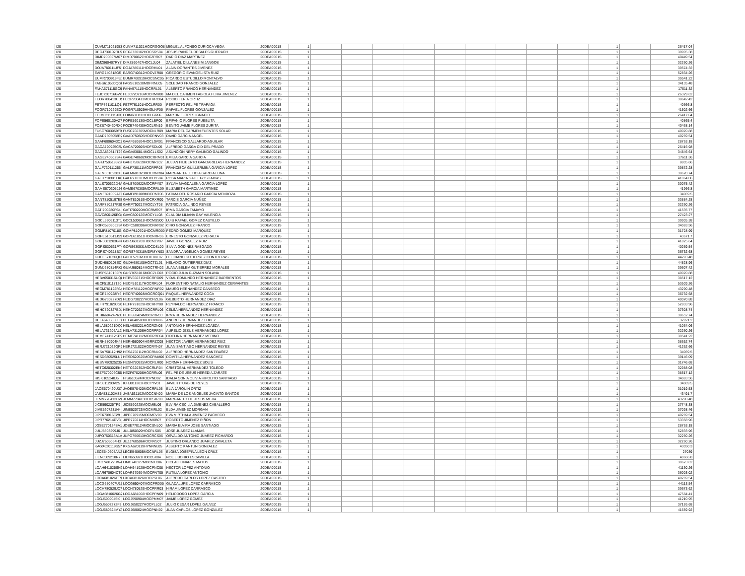| I20 | CUVM711021953 | CUVM711021HOCRGGO8 | MIGUEL ALFONSO CURIOCA VEGA | 20DEA0001S | 1 | | | | | | | | | | 1 | | 26417.04 |
| I20 | DEGJ730102RL5 | DEGJ730102HOCSRS04 | JESUS RANGEL DESALES GUERACH | 20DEA0001S | 1 | | | | | | | | | | 1 | | 39905.38 |
| I20 | DIMD700627M67 | DIMD700627HOCZRR07 | DARIO DIAZ MARTINEZ | 20DEA0001S | 1 | | | | | | | | | | 1 | | 40449.54 |
| I20 | DIMZ860407RY7 | DIMZ860407HOCLJL04 | ZALATIEL DILLANES MIJANGOS | 20DEA0001S | 1 | | | | | | | | | | 1 | | 32260.26 |
| I20 | DOJA780111JF5 | DOJA780111HOCRML01 | ALAIN DORANTES JIMENEZ | 20DEA0001S | 1 | | | | | | | | | | 1 | | 39574.32 |
| I20 | EARG740312GR1 | EARG740312HOCVZR08 | GREGORIO EVANGELISTA RUIZ | 20DEA0001S | 1 | | | | | | | | | | 1 | | 52834.26 |
| I20 | EUMR700919FU1 | EUMR700919HOCSNC05 | RICARDO ESTUDILLO MONTALVO | 20DEA0001S | 1 | | | | | | | | | | 1 | | 39541.22 |
| I20 | FAGS610530QG0 | FAGS610530MDFRNL05 | SOLEDAD FRANCO GONZALEZ | 20DEA0001S | 1 | | | | | | | | | | 1 | | 34135.48 |
| I20 | FAHA571115GC9 | FAHA571115HOCRRL01 | ALBERTO FRANCO HERNANDEZ | 20DEA0001S | 1 | | | | | | | | | | 1 | | 17611.32 |
| I20 | FEJC720716GW1 | FEJC720716MOCRMR08 | MA DEL CARMEN FABIOLA FERIA JIMENEZ | 20DEA0001S | 1 | | | | | | | | | | 1 | | 26329.62 |
| I20 | FEOR780413UD5 | FEOR780413MDFRRC04 | ROCIO FERIA ORTIZ | 20DEA0001S | 1 | | | | | | | | | | 1 | | 38642.42 |
| I20 | FETP761101LQ1 | FETP761101HOCLRR00 | PERFECTO FELIPE TRAPAGA | 20DEA0001S | 1 | | | | | | | | | | 1 | | 40666.8 |
| I20 | FOGR710929EC0 | FOGR710929HHGLNF05 | RAFAEL FLORES GONZALEZ | 20DEA0001S | 1 | | | | | | | | | | 1 | | 41502.66 |
| I20 | FOIM631111SX9 | FOIM631111HOCLGR06 | MARTIN FLORES IGNACIO | 20DEA0001S | 1 | | | | | | | | | | 1 | | 26417.04 |
| I20 | FOPE560130AZ7 | FOPE560130HOCLBP00 | EPIFANIO FLORES PUEBLITA | 20DEA0001S | 1 | | | | | | | | | | 1 | | 40865.4 |
| I20 | FOZB740430RX0 | FOZB740430HOCLRN19 | BENITO JAIME FLORES ZURITA | 20DEA0001S | 1 | | | | | | | | | | 1 | | 40468.14 |
| I20 | FUSC7603059F9 | FUSC760305MOCNLR09 | MARIA DEL CARMEN FUENTES SOLAR | 20DEA0001S | 1 | | | | | | | | | | 1 | | 40070.88 |
| I20 | GAAD7505058R2 | GAAD750505HOCRNV03 | DAVID GARCIA ANGEL | 20DEA0001S | 1 | | | | | | | | | | 1 | | 40269.54 |
| I20 | GAAF6806043C1 | GAAF680604HOCLGR01 | FRANCISCO GALLARDO AGUILAR | 20DEA0001S | 1 | | | | | | | | | | 1 | | 28763.18 |
| I20 | GACA720925CRA | GACA720925HDFSDL05 | ALFREDO GASGA CID DEL PRADO | 20DEA0001S | 1 | | | | | | | | | | 1 | | 26416.98 |
| I20 | GAGA830814T26 | GAGA830814MOCLLS02 | ASUNCION NERY GALINDO GALINDO | 20DEA0001S | 1 | | | | | | | | | | 1 | | 34846.64 |
| I20 | GAGE740602S42 | GAGE740602MOCRRM01 | EMILIA GARCIA GARCIA | 20DEA0001S | 1 | | | | | | | | | | 1 | | 17611.36 |
| I20 | GAHJ7506198Z9 | GAHJ750619HOCNRL02 | JULIAN FILIBERTO GANDARILLAS HERNANDEZ | 20DEA0001S | 1 | | | | | | | | | | 1 | | 8805.66 |
| I20 | GALF730111255 | GALF730111MOCRPR03 | FRANCISCA GUILLERMINA GARCIA LOPEZ | 20DEA0001S | 1 | | | | | | | | | | 1 | | 39872.28 |
| I20 | GALM6010238X3 | GALM601023MOCRNR04 | MARGARITA LETICIA GARCIA LUNA | 20DEA0001S | 1 | | | | | | | | | | 1 | | 38620.74 |
| I20 | GALR710301FK6 | GALR710301MOCLBS04 | ROSA MARIA GALLEGOS LABIAS | 20DEA0001S | 1 | | | | | | | | | | 1 | | 41064.06 |
| I20 | GALS700622D4A | GALS700622MOCRPY07 | SYLVIA MAGDALENA GARCIA LOPEZ | 20DEA0001S | 1 | | | | | | | | | | 1 | | 30075.42 |
| I20 | GAME670305JJ4 | GAME670305MOCRRL09 | ELIZABETH GARCIA MARTINEZ | 20DEA0001S | 1 | | | | | | | | | | 1 | | 41966.8 |
| I20 | GAMF891009AE3 | GAMF891009MBCRNT06 | FATIMA DEL ROSARIO GARCIA MENDOZA | 20DEA0001S | 1 | | | | | | | | | | 1 | | 34069.5 |
| I20 | GANT8105197E8 | GANT810519HOCRXR00 | TARCIS GARCIA NUÑEZ | 20DEA0001S | 1 | | | | | | | | | | 1 | | 33884.28 |
| I20 | GARP750217RB5 | GARP750217MOCLYT08 | PATRICIA GALINDO REYES | 20DEA0001S | 1 | | | | | | | | | | 1 | | 32260.26 |
| I20 | GATI700220R64 | GATI700220MOCRMR07 | IRMA GARCIA TAMAYO | 20DEA0001S | 1 | | | | | | | | | | 1 | | 41535.77 |
| I20 | GAVC800126EG4 | GAVC800126MOCYLL08 | CLAUDIA LILIANA GAY VALENCIA | 20DEA0001S | 1 | | | | | | | | | | 1 | | 27423.27 |
| I20 | GOCL5306113T1 | GOCL530611HOCMSS00 | LUIS RAFAEL GOMEZ CASTILLO | 20DEA0001S | 1 | | | | | | | | | | 1 | | 39905.38 |
| I20 | GOFC5803062S4 | GOFC580306HOCNRR02 | CIRO GONZALEZ FRANCO | 20DEA0001S | 1 | | | | | | | | | | 1 | | 34083.56 |
| I20 | GOMP8107018G7 | GOMP810701HOCMRD00 | PEDRO GOMEZ MARQUEZ | 20DEA0001S | 1 | | | | | | | | | | 1 | | 31728.99 |
| I20 | GOPE610511JS9 | GOPE610511HOCNRR06 | ERNESTO GONZALEZ PERALTA | 20DEA0001S | 1 | | | | | | | | | | 1 | | 43671.7 |
| I20 | GORJ681203GH6 | GORJ681203HOCNZV07 | JAVIER GONZALEZ RUIZ | 20DEA0001S | 1 | | | | | | | | | | 1 | | 41825.64 |
| I20 | GORS630531PT4 | GORS630531MOCDSL00 | SILVIA GODINEZ RASGADO | 20DEA0001S | 1 | | | | | | | | | | 1 | | 40269.54 |
| I20 | GORS740318BX7 | GORS740318MDFMYN03 | SANDRA ANGELICA GOMEZ REYES | 20DEA0001S | 1 | | | | | | | | | | 1 | | 36732.68 |
| I20 | GUCF571020QL8 | GUCF571020HOCTNL07 | FELICIANO GUTIERREZ CONTRERAS | 20DEA0001S | 1 | | | | | | | | | | 1 | | 44793.48 |
| I20 | GUDH680108EC7 | GUDH680108HOCTZL01 | HELADIO GUTIERREZ DIAZ | 20DEA0001S | 1 | | | | | | | | | | 1 | | 44828.96 |
| I20 | GUMJ680814RK8 | GUMJ680814MOCTRN02 | JUANA BELEM GUTIERREZ MORALES | 20DEA0001S | 1 | | | | | | | | | | 1 | | 39607.42 |
| I20 | GUSR6510162R4 | GUSR651016MOCZLC03 | ROCIO JULIA GUZMAN SOLANA | 20DEA0001S | 1 | | | | | | | | | | 1 | | 40070.88 |
| I20 | HEBV650315UQ8 | HEBV650315HOCRRD09 | VIDAL EDMUNDO HERNANDEZ BARRIENTOS | 20DEA0001S | 1 | | | | | | | | | | 1 | | 38517.12 |
| I20 | HECF510117120 | HECF510117HOCRRL04 | FLORENTINO NATALIO HERNANDEZ CERVANTES | 20DEA0001S | 1 | | | | | | | | | | 1 | | 53509.26 |
| I20 | HECM781122PA4 | HECM781122HOCRNR02 | MAURO HERNANDEZ CANSECO | 20DEA0001S | 1 | | | | | | | | | | 1 | | 43290.48 |
| I20 | HECR740928IY6 | HECR740928MOCRCQ01 | RAQUEL HERNANDEZ COCA | 20DEA0001S | 1 | | | | | | | | | | 1 | | 36732.68 |
| I20 | HEDG730227D28 | HEDG730227HOCRZL06 | GILBERTO HERNANDEZ DIAZ | 20DEA0001S | 1 | | | | | | | | | | 1 | | 40070.88 |
| I20 | HEFR791029JG0 | HEFR791029HOCRRY08 | REYNALDO HERNANDEZ FRANCO | 20DEA0001S | 1 | | | | | | | | | | 1 | | 52833.96 |
| I20 | HEHC720327BD1 | HEHC720327MOCRRL06 | CELSA HERNANDEZ HERNANDEZ | 20DEA0001S | 1 | | | | | | | | | | 1 | | 37308.74 |
| I20 | HEHI660424P63 | HEHI660424MOCRRR03 | IRMA HERNANDEZ HERNANDEZ | 20DEA0001S | 1 | | | | | | | | | | 1 | | 38652.74 |
| I20 | HELA6405036E8 | HELA640503HOCRPN06 | ANDRES HERNANDEZ LOPEZ | 20DEA0001S | 1 | | | | | | | | | | 1 | | 37921.2 |
| I20 | HELA680221DQ0 | HELA680221HOCRZN05 | ANTONIO HERNANDEZ LOAEZA | 20DEA0001S | 1 | | | | | | | | | | 1 | | 41064.06 |
| I20 | HELA731206AL2 | HELA731206HOCRPR04 | AURELIO JESUS HERNANDEZ LOPEZ | 20DEA0001S | 1 | | | | | | | | | | 1 | | 32260.26 |
| I20 | HEMF741112KP9 | HEMF741112MOCRRD04 | FIDELINA HERNANDEZ MERINO | 20DEA0001S | 1 | | | | | | | | | | 1 | | 39541.22 |
| I20 | HERH580904K48 | HERH580904HGRRZC08 | HECTOR JAVIER HERNANDEZ RUIZ | 20DEA0001S | 1 | | | | | | | | | | 1 | | 38652.74 |
| I20 | HERJ721022QP9 | HERJ721022HOCRYN07 | JUAN SANTIAGO HERNANDEZ REYES | 20DEA0001S | 1 | | | | | | | | | | 1 | | 41262.66 |
| I20 | HESA750112H92 | HESA750112HOCRNL02 | ALFREDO HERNANDEZ SANTIBAÑEZ | 20DEA0001S | 1 | | | | | | | | | | 1 | | 34069.5 |
| I20 | HESD620525LU7 | HESD620525MOCRNM06 | DOMITILA HERNANDEZ SANCHEZ | 20DEA0001S | 1 | | | | | | | | | | 1 | | 39146.09 |
| I20 | HESN780925235 | HESN780925MOCRLR00 | NORMA HERNANDEZ SOLIS | 20DEA0001S | 1 | | | | | | | | | | 1 | | 31746.68 |
| I20 | HETC620302EK6 | HETC620302HOCRLR04 | CRISTOBAL HERNANDEZ TOLEDO | 20DEA0001S | 1 | | | | | | | | | | 1 | | 32988.08 |
| I20 | HEZF670206C56 | HEZF670206HOCRRL06 | FELIPE DE JESUS HEREDIA ZARATE | 20DEA0001S | 1 | | | | | | | | | | 1 | | 38517.12 |
| I20 | HISI6105248J6 | HISI610524MOCPND02 | IDALIA SONIA OLIVIA HIPOLITO SANTIAGO | 20DEA0001S | 1 | | | | | | | | | | 1 | | 34083.56 |
| I20 | IURJ811203V25 | IURJ811203HOCTYV01 | JAVIER ITURBIDE REYES | 20DEA0001S | 1 | | | | | | | | | | 1 | | 34069.5 |
| I20 | JAOE570420U37 | JAOE570420MOCRRL05 | ELIA JARQUIN ORTIZ | 20DEA0001S | 1 | | | | | | | | | | 1 | | 31019.53 |
| I20 | JASA531102HS5 | JASA531102MOCCNN00 | MARIA DE LOS ANGELES JACINTO SANTOS | 20DEA0001S | 1 | | | | | | | | | | 1 | | 43491.7 |
| I20 | JEMM770413CW5 | JEMM770413HOCSJR00 | MARGARITO DE JESUS MEJIA | 20DEA0001S | 1 | | | | | | | | | | 1 | | 43290.48 |
| I20 | JICE590225TP9 | JICE590225MOCMBL06 | ELVIRA CECILIA JIMENEZ CABALLERO | 20DEA0001S | 1 | | | | | | | | | | 1 | | 27748.38 |
| I20 | JIME5207231N4 | JIME520723MOCMRL02 | ELDA JIMENEZ MORGAN | 20DEA0001S | 1 | | | | | | | | | | 1 | | 37098.46 |
| I20 | JIPE670915E29 | JIPE670915MOCMCV00 | EVA MIRTHALA JIMENEZ PACHECO | 20DEA0001S | 1 | | | | | | | | | | 1 | | 40269.54 |
| I20 | JIPR770214DV3 | JIPR770214HOCMXB07 | ROBERTO JIMENEZ PIÑON | 20DEA0001S | 1 | | | | | | | | | | 1 | | 53358.96 |
| I20 | JOSE770124SA1 | JOSE770124MOCSNL00 | MARIA ELVIRA JOSE SANTIAGO | 20DEA0001S | 1 | | | | | | | | | | 1 | | 28763.18 |
| I20 | JULJ8503299J6 | JULJ850329HOCRLS05 | JOSE JUAREZ LLAMAS | 20DEA0001S | 1 | | | | | | | | | | 1 | | 52833.96 |
| I20 | JUPO750613A1A | JUPO750613HOCRCS06 | OSVALDO ANTONIO JUAREZ PICHARDO | 20DEA0001S | 1 | | | | | | | | | | 1 | | 32260.26 |
| I20 | JUZJ7605064H3 | JUZJ760506HOCRVS07 | JUSTINO ORLANDO JUAREZ ZAVALETA | 20DEA0001S | 1 | | | | | | | | | | 1 | | 32260.26 |
| I20 | KAGX620119S57 | KXGA620119HYNNNL05 | ALBERTO KANTUN GONZALEZ | 20DEA0001S | 1 | | | | | | | | | | 1 | | 43050.3 |
| I20 | LECE540605AN2 | LECE540605MOCNRL06 | ELOISA JOSEFINA LEON CRUZ | 20DEA0001S | 1 | | | | | | | | | | 1 | | 27039 |
| I20 | LIEN6509218R7 | LIEN650921HOCBSX04 | NOE LIBORIO ESCAMILLA | 20DEA0001S | 1 | | | | | | | | | | 1 | | 40666.8 |
| I20 | LIMC740127RW4 | LIMC740127MOCNTC06 | CICLALI LINARES MATUS | 20DEA0001S | 1 | | | | | | | | | | 1 | | 39673.62 |
| I20 | LOAH641025SN2 | LOAH641025HOCPNC08 | HECTOR LOPEZ ANTONIO | 20DEA0001S | 1 | | | | | | | | | | 1 | | 41130.26 |
| I20 | LOAR670604CT0 | LOAR670604MOCPNT05 | RUTILIA LOPEZ ANTONIO | 20DEA0001S | 1 | | | | | | | | | | 1 | | 36003.02 |
| I20 | LOCA681026FT9 | LXCA681026HOCPSL06 | ALFREDO CARLOS LOPEZ CASTRO | 20DEA0001S | 1 | | | | | | | | | | 1 | | 40269.54 |
| I20 | LOCG650407U15 | LOCG650407MOCPRD05 | GUADALUPE LOPEZ CARRASCO | 20DEA0001S | 1 | | | | | | | | | | 1 | | 44113.54 |
| I20 | LOCH780529JC7 | LOCH780529HOCPRR03 | HIRAM LOPEZ CARRASCO | 20DEA0001S | 1 | | | | | | | | | | 1 | | 39673.62 |
| I20 | LOGA6810026G2 | LOGA681002HOCPRN09 | HELIODORO LOPEZ GARCIA | 20DEA0001S | 1 | | | | | | | | | | 1 | | 47584.41 |
| I20 | LOGJ5909045I0 | LOGJ590904HOCPMM07 | JAIME LOPEZ GOMEZ | 20DEA0001S | 1 | | | | | | | | | | 1 | | 41210.95 |
| I20 | LOGJ6502272F3 | LOGJ650227HOCPLL02 | JULIO CESAR LOPEZ GALVEZ | 20DEA0001S | 1 | | | | | | | | | | 1 | | 37126.68 |
| I20 | LOGJ680624MYA | LOGJ680624HOCPNN02 | JUAN CARLOS LOPEZ GONZALEZ | 20DEA0001S | 1 | | | | | | | | | | 1 | | 41659.92 |